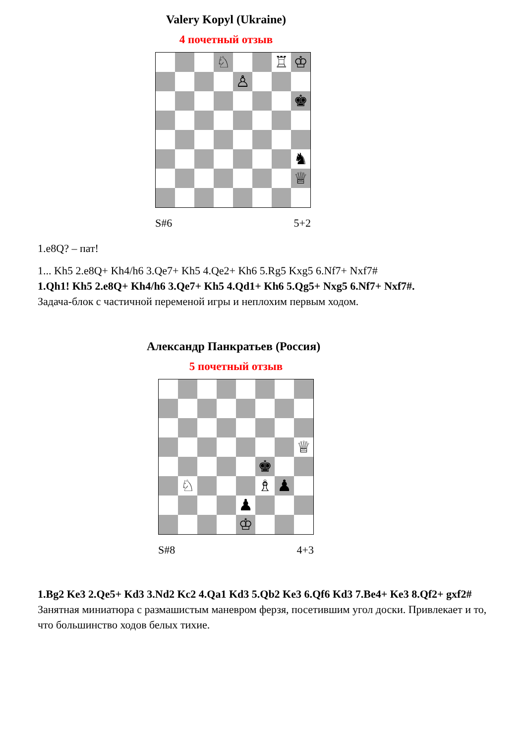Valery Kopyl (Ukraine)
4 почетный отзыв
♘
♖
♔
♙
♚
♞
♕
S#6 5+2
1.e8Q? – пат!
1... Kh5 2.e8Q+ Kh4/h6 3.Qe7+ Kh5 4.Qe2+ Kh6 5.Rg5 Kxg5 6.Nf7+ Nxf7#
1.Qh1! Kh5 2.e8Q+ Kh4/h6 3.Qe7+ Kh5 4.Qd1+ Kh6 5.Qg5+ Nxg5 6.Nf7+ Nxf7#.
Задача-блок с частичной переменой игры и неплохим первым ходом.
Александр Панкратьев (Россия)
5 почетный отзыв
♕
♚
♘
♗
♟
♟
♔
S#8 4+3
1.Bg2 Ke3 2.Qe5+ Kd3 3.Nd2 Kc2 4.Qa1 Kd3 5.Qb2 Ke3 6.Qf6 Kd3 7.Be4+ Ke3 8.Qf2+ gxf2#
Занятная миниатюра с размашистым маневром ферзя, посетившим угол доски. Привлекает и то, что большинство ходов белых тихие.